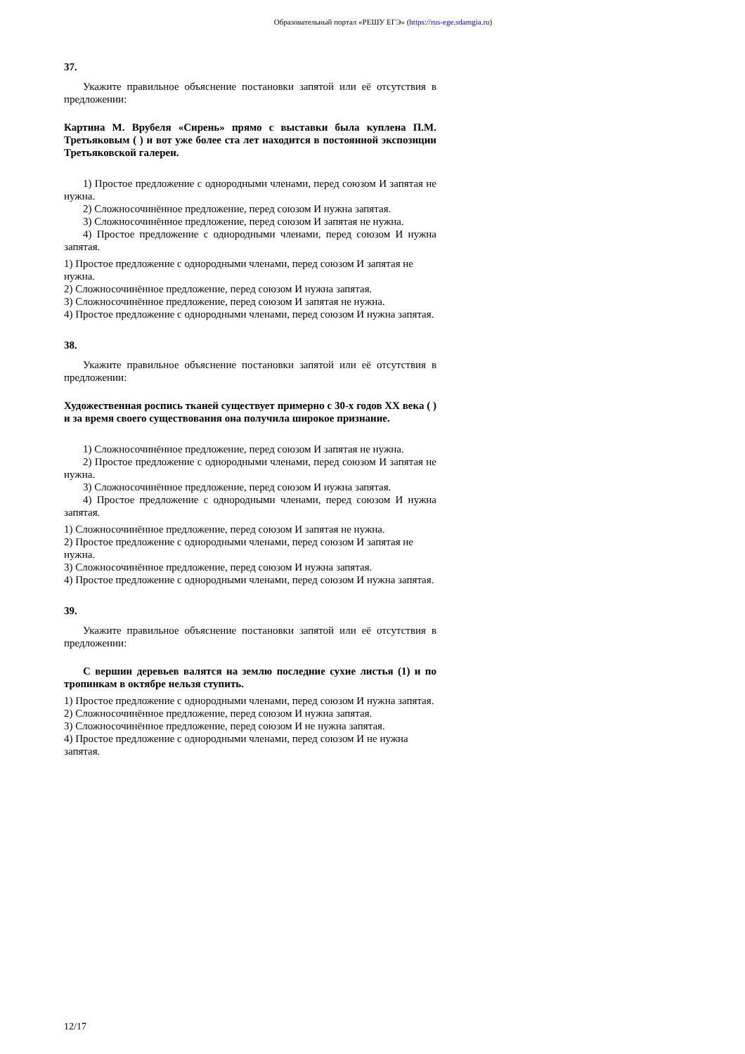Образовательный портал «РЕШУ ЕГЭ» (https://rus-ege.sdamgia.ru)
37.
Укажите правильное объяснение постановки запятой или её отсутствия в предложении:
Картина М. Врубеля «Сирень» прямо с выставки была куплена П.М. Третьяковым ( ) и вот уже более ста лет находится в постоянной экспозиции Третьяковской галереи.
1) Простое предложение с однородными членами, перед союзом И запятая не нужна.
2) Сложносочинённое предложение, перед союзом И нужна запятая.
3) Сложносочинённое предложение, перед союзом И запятая не нужна.
4) Простое предложение с однородными членами, перед союзом И нужна запятая.
1) Простое предложение с однородными членами, перед союзом И запятая не нужна.
2) Сложносочинённое предложение, перед союзом И нужна запятая.
3) Сложносочинённое предложение, перед союзом И запятая не нужна.
4) Простое предложение с однородными членами, перед союзом И нужна запятая.
38.
Укажите правильное объяснение постановки запятой или её отсутствия в предложении:
Художественная роспись тканей существует примерно с 30-х годов XX века ( ) и за время своего существования она получила широкое признание.
1) Сложносочинённое предложение, перед союзом И запятая не нужна.
2) Простое предложение с однородными членами, перед союзом И запятая не нужна.
3) Сложносочинённое предложение, перед союзом И нужна запятая.
4) Простое предложение с однородными членами, перед союзом И нужна запятая.
1) Сложносочинённое предложение, перед союзом И запятая не нужна.
2) Простое предложение с однородными членами, перед союзом И запятая не нужна.
3) Сложносочинённое предложение, перед союзом И нужна запятая.
4) Простое предложение с однородными членами, перед союзом И нужна запятая.
39.
Укажите правильное объяснение постановки запятой или её отсутствия в предложении:
С вершин деревьев валятся на землю последние сухие листья (1) и по тропинкам в октябре нельзя ступить.
1) Простое предложение с однородными членами, перед союзом И нужна запятая.
2) Сложносочинённое предложение, перед союзом И нужна запятая.
3) Сложносочинённое предложение, перед союзом И не нужна запятая.
4) Простое предложение с однородными членами, перед союзом И не нужна запятая.
12/17